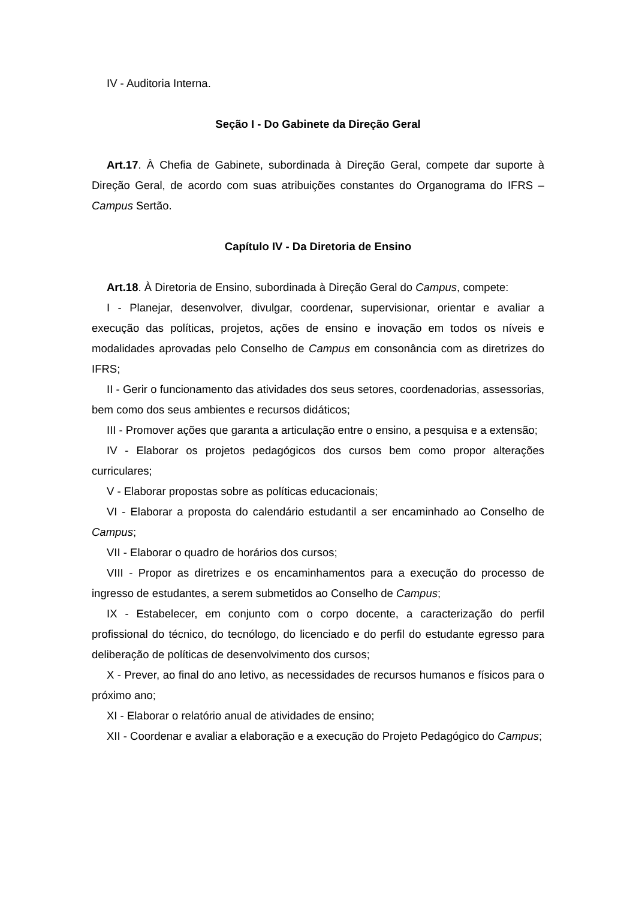IV - Auditoria Interna.
Seção I - Do Gabinete da Direção Geral
Art.17. À Chefia de Gabinete, subordinada à Direção Geral, compete dar suporte à Direção Geral, de acordo com suas atribuições constantes do Organograma do IFRS – Campus Sertão.
Capítulo IV - Da Diretoria de Ensino
Art.18. À Diretoria de Ensino, subordinada à Direção Geral do Campus, compete:
I - Planejar, desenvolver, divulgar, coordenar, supervisionar, orientar e avaliar a execução das políticas, projetos, ações de ensino e inovação em todos os níveis e modalidades aprovadas pelo Conselho de Campus em consonância com as diretrizes do IFRS;
II - Gerir o funcionamento das atividades dos seus setores, coordenadorias, assessorias, bem como dos seus ambientes e recursos didáticos;
III - Promover ações que garanta a articulação entre o ensino, a pesquisa e a extensão;
IV - Elaborar os projetos pedagógicos dos cursos bem como propor alterações curriculares;
V - Elaborar propostas sobre as políticas educacionais;
VI - Elaborar a proposta do calendário estudantil a ser encaminhado ao Conselho de Campus;
VII - Elaborar o quadro de horários dos cursos;
VIII - Propor as diretrizes e os encaminhamentos para a execução do processo de ingresso de estudantes, a serem submetidos ao Conselho de Campus;
IX - Estabelecer, em conjunto com o corpo docente, a caracterização do perfil profissional do técnico, do tecnólogo, do licenciado e do perfil do estudante egresso para deliberação de políticas de desenvolvimento dos cursos;
X - Prever, ao final do ano letivo, as necessidades de recursos humanos e físicos para o próximo ano;
XI - Elaborar o relatório anual de atividades de ensino;
XII - Coordenar e avaliar a elaboração e a execução do Projeto Pedagógico do Campus;